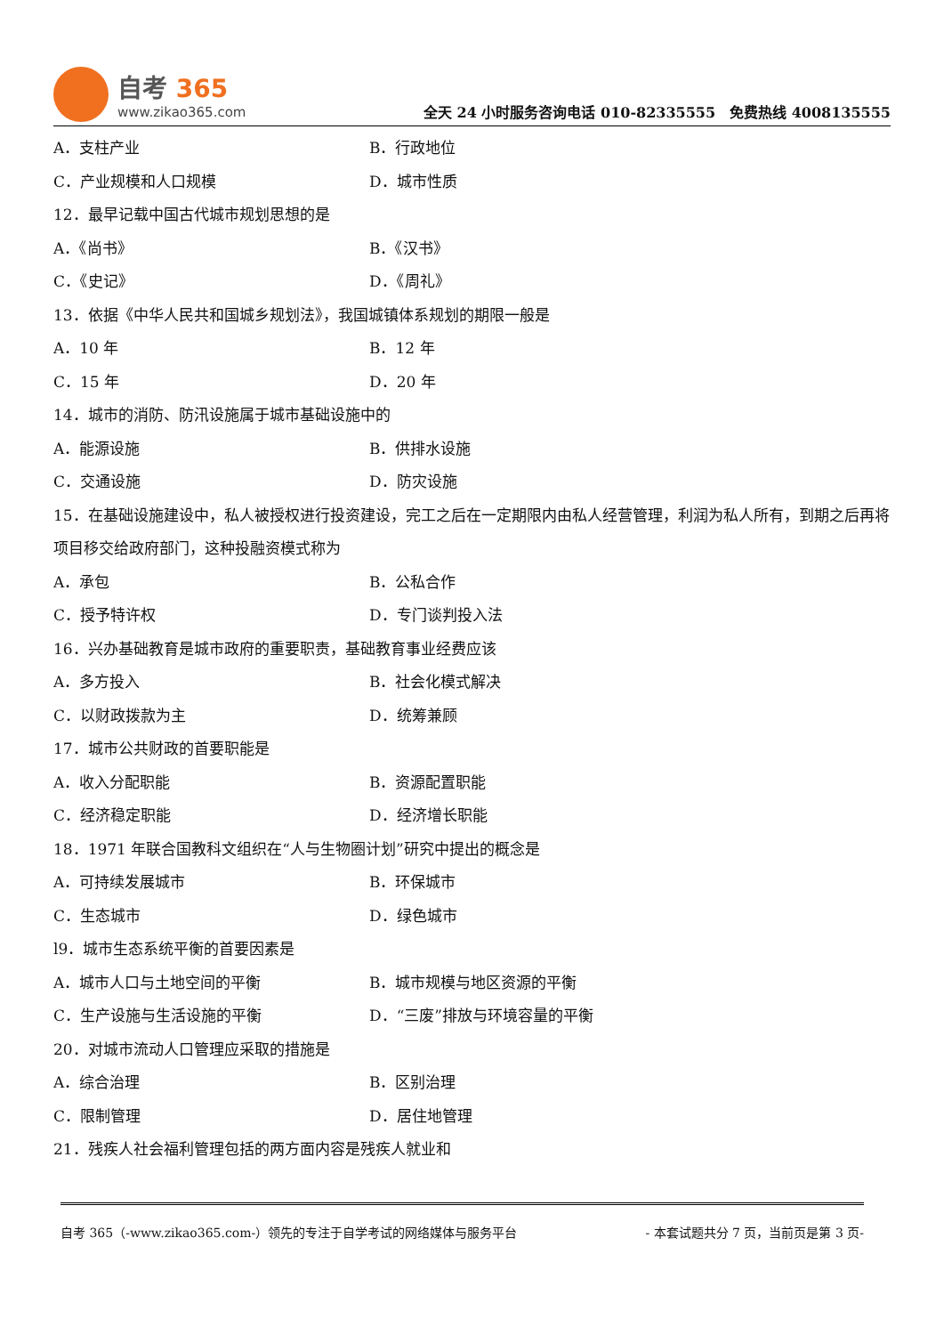自考 365
www.zikao365.com
全天 24 小时服务咨询电话 010-82335555　免费热线 4008135555
A．支柱产业 B．行政地位
C．产业规模和人口规模 D．城市性质
12．最早记载中国古代城市规划思想的是
A．《尚书》 B．《汉书》
C．《史记》 D．《周礼》
13．依据《中华人民共和国城乡规划法》，我国城镇体系规划的期限一般是
A．10 年 B．12 年
C．15 年 D．20 年
14．城市的消防、防汛设施属于城市基础设施中的
A．能源设施 B．供排水设施
C．交通设施 D．防灾设施
15．在基础设施建设中，私人被授权进行投资建设，完工之后在一定期限内由私人经营管理，利润为私人所有，到期之后再将项目移交给政府部门，这种投融资模式称为
A．承包 B．公私合作
C．授予特许权 D．专门谈判投入法
16．兴办基础教育是城市政府的重要职责，基础教育事业经费应该
A．多方投入 B．社会化模式解决
C．以财政拨款为主 D．统筹兼顾
17．城市公共财政的首要职能是
A．收入分配职能 B．资源配置职能
C．经济稳定职能 D．经济增长职能
18．1971 年联合国教科文组织在“人与生物圈计划”研究中提出的概念是
A．可持续发展城市 B．环保城市
C．生态城市 D．绿色城市
l9．城市生态系统平衡的首要因素是
A．城市人口与土地空间的平衡 B．城市规模与地区资源的平衡
C．生产设施与生活设施的平衡 D．“三废”排放与环境容量的平衡
20．对城市流动人口管理应采取的措施是
A．综合治理 B．区别治理
C．限制管理 D．居住地管理
21．残疾人社会福利管理包括的两方面内容是残疾人就业和
自考 365（-www.zikao365.com-）领先的专注于自学考试的网络媒体与服务平台 - 本套试题共分 7 页，当前页是第 3 页-